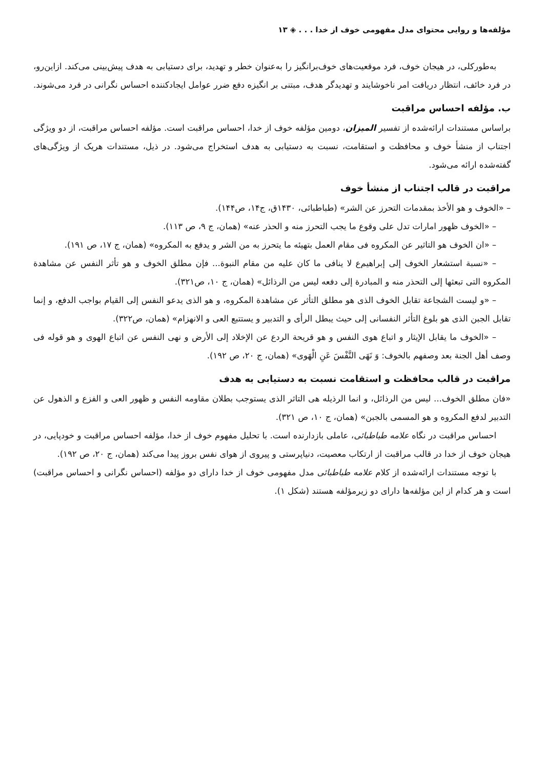مؤلفه‌ها و روایی محتوای مدل مفهومی خوف از خدا . . . ◈ ۱۳
به‌طورکلی، در هیجان خوف، فرد موقعیت‌های خوف‌برانگیز را به‌عنوان خطر و تهدید، برای دستیابی به هدف پیش‌بینی می‌کند. ازاین‌رو، در فرد خائف، انتظار دریافت امر ناخوشایند و تهدیدگر هدف، مبتنی بر انگیزه دفع ضرر عوامل ایجادکننده احساس نگرانی در فرد می‌شوند.
ب. مؤلفه احساس مراقبت
براساس مستندات ارائه‌شده از تفسیر المیزان، دومین مؤلفه خوف از خدا، احساس مراقبت است. مؤلفه احساس مراقبت، از دو ویژگی اجتناب از منشأ خوف و محافظت و استقامت، نسبت به دستیابی به هدف استخراج می‌شود. در ذیل، مستندات هریک از ویژگی‌های گفته‌شده ارائه می‌شود.
مراقبت در قالب اجتناب از منشأ خوف
– «الخوف و هو الأخذ بمقدمات التحرز عن الشر» (طباطبائی، ۱۴۳۰ق، ج۱۴، ص۱۴۴).
– «الخوف ظهور امارات تدل علی وقوع ما یجب التحرز منه و الحذر عنه» (همان، ج ۹، ص ۱۱۳).
– «ان الخوف هو التاثیر عن المکروه فی مقام العمل بتهیئه ما یتحرز به من الشر و یدفع به المکروه» (همان، ج ۱۷، ص ۱۹۱).
– «نسبة استشعار الخوف إلی إبراهیم‌ع لا ینافی ما کان علیه من مقام النبوة... فإن مطلق الخوف و هو تأثر النفس عن مشاهدة المکروه التی تبعثها إلی التحذر منه و المبادرة إلی دفعه لیس من الرذائل» (همان، ج ۱۰، ص۳۲۱).
– «و لیست الشجاعة تقابل الخوف الذی هو مطلق التأثر عن مشاهدة المکروه، و هو الذی یدعو النفس إلی القیام بواجب الدفع، و إنما تقابل الجبن الذی هو بلوغ التأثر النفسانی إلی حیث یبطل الرأی و التدبیر و یستتبع العی و الانهزام» (همان، ص۳۲۲).
– «الخوف ما یقابل الإیثار و اتباع هوی النفس و هو قریحة الردع عن الإخلاد إلی الأرض و نهی النفس عن اتباع الهوی و هو قوله فی وصف أهل الجنة بعد وصفهم بالخوف: وَ نَهَی النَّفْسَ عَنِ الْهَوی» (همان، ج ۲۰، ص ۱۹۲).
مراقبت در قالب محافظت و استقامت نسبت به دستیابی به هدف
«فان مطلق الخوف... لیس من الرذائل، و انما الرذیله هی التاثر الذی یستوجب بطلان مقاومه النفس و ظهور العی و الفزع و الذهول عن التدبیر لدفع المکروه و هو المسمی بالجبن» (همان، ج ۱۰، ص ۳۲۱).
احساس مراقبت در نگاه علامه طباطبائی، عاملی بازدارنده است. با تحلیل مفهوم خوف از خدا، مؤلفه احساس مراقبت و خودپایی، در هیجان خوف از خدا در قالب مراقبت از ارتکاب معصیت، دنیاپرستی و پیروی از هوای نفس بروز پیدا می‌کند (همان، ج ۲۰، ص ۱۹۲).
با توجه مستندات ارائه‌شده از کلام علامه طباطبائی مدل مفهومی خوف از خدا دارای دو مؤلفه (احساس نگرانی و احساس مراقبت) است و هر کدام از این مؤلفه‌ها دارای دو زیرمؤلفه هستند (شکل ۱).